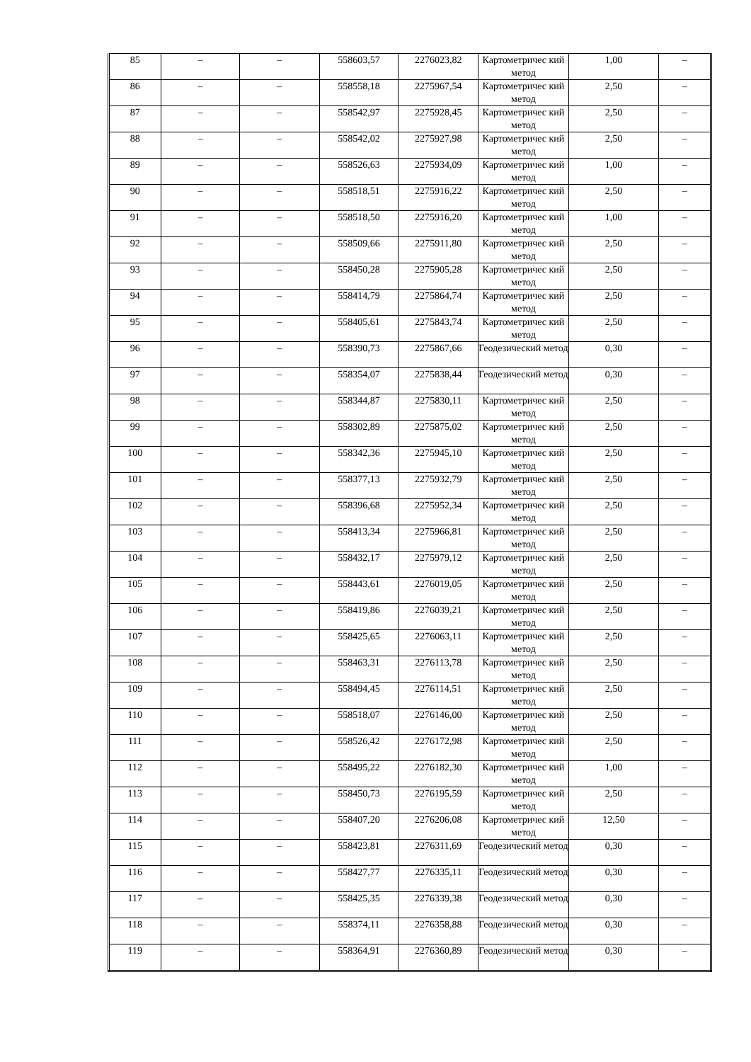| 85 | – | – | 558603,57 | 2276023,82 | Картометричес кий метод | 1,00 | – |
| 86 | – | – | 558558,18 | 2275967,54 | Картометричес кий метод | 2,50 | – |
| 87 | – | – | 558542,97 | 2275928,45 | Картометричес кий метод | 2,50 | – |
| 88 | – | – | 558542,02 | 2275927,98 | Картометричес кий метод | 2,50 | – |
| 89 | – | – | 558526,63 | 2275934,09 | Картометричес кий метод | 1,00 | – |
| 90 | – | – | 558518,51 | 2275916,22 | Картометричес кий метод | 2,50 | – |
| 91 | – | – | 558518,50 | 2275916,20 | Картометричес кий метод | 1,00 | – |
| 92 | – | – | 558509,66 | 2275911,80 | Картометричес кий метод | 2,50 | – |
| 93 | – | – | 558450,28 | 2275905,28 | Картометричес кий метод | 2,50 | – |
| 94 | – | – | 558414,79 | 2275864,74 | Картометричес кий метод | 2,50 | – |
| 95 | – | – | 558405,61 | 2275843,74 | Картометричес кий метод | 2,50 | – |
| 96 | – | – | 558390,73 | 2275867,66 | Геодезический метод | 0,30 | – |
| 97 | – | – | 558354,07 | 2275838,44 | Геодезический метод | 0,30 | – |
| 98 | – | – | 558344,87 | 2275830,11 | Картометричес кий метод | 2,50 | – |
| 99 | – | – | 558302,89 | 2275875,02 | Картометричес кий метод | 2,50 | – |
| 100 | – | – | 558342,36 | 2275945,10 | Картометричес кий метод | 2,50 | – |
| 101 | – | – | 558377,13 | 2275932,79 | Картометричес кий метод | 2,50 | – |
| 102 | – | – | 558396,68 | 2275952,34 | Картометричес кий метод | 2,50 | – |
| 103 | – | – | 558413,34 | 2275966,81 | Картометричес кий метод | 2,50 | – |
| 104 | – | – | 558432,17 | 2275979,12 | Картометричес кий метод | 2,50 | – |
| 105 | – | – | 558443,61 | 2276019,05 | Картометричес кий метод | 2,50 | – |
| 106 | – | – | 558419,86 | 2276039,21 | Картометричес кий метод | 2,50 | – |
| 107 | – | – | 558425,65 | 2276063,11 | Картометричес кий метод | 2,50 | – |
| 108 | – | – | 558463,31 | 2276113,78 | Картометричес кий метод | 2,50 | – |
| 109 | – | – | 558494,45 | 2276114,51 | Картометричес кий метод | 2,50 | – |
| 110 | – | – | 558518,07 | 2276146,00 | Картометричес кий метод | 2,50 | – |
| 111 | – | – | 558526,42 | 2276172,98 | Картометричес кий метод | 2,50 | – |
| 112 | – | – | 558495,22 | 2276182,30 | Картометричес кий метод | 1,00 | – |
| 113 | – | – | 558450,73 | 2276195,59 | Картометричес кий метод | 2,50 | – |
| 114 | – | – | 558407,20 | 2276206,08 | Картометричес кий метод | 12,50 | – |
| 115 | – | – | 558423,81 | 2276311,69 | Геодезический метод | 0,30 | – |
| 116 | – | – | 558427,77 | 2276335,11 | Геодезический метод | 0,30 | – |
| 117 | – | – | 558425,35 | 2276339,38 | Геодезический метод | 0,30 | – |
| 118 | – | – | 558374,11 | 2276358,88 | Геодезический метод | 0,30 | – |
| 119 | – | – | 558364,91 | 2276360,89 | Геодезический метод | 0,30 | – |